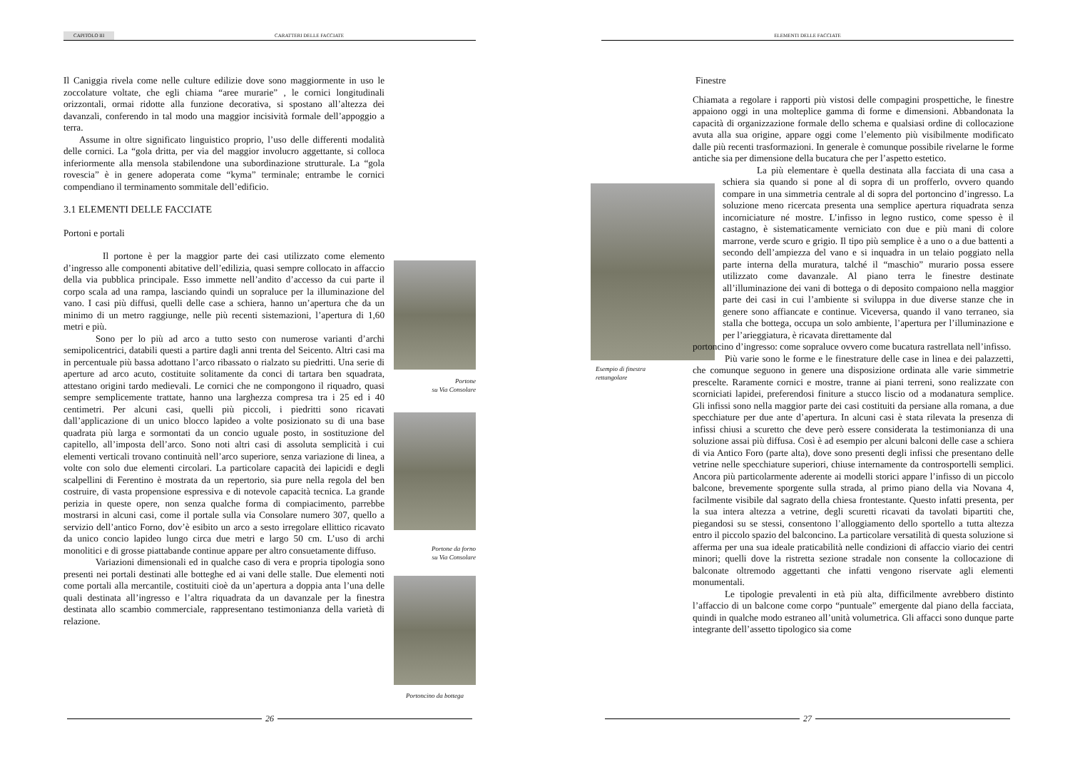CAPITOLO III CARATTERI DELLE FACCIATE
Il Caniggia rivela come nelle culture edilizie dove sono maggiormente in uso le zoccolature voltate, che egli chiama “aree murarie” , le cornici longitudinali orizzontali, ormai ridotte alla funzione decorativa, si spostano all’altezza dei davanzali, conferendo in tal modo una maggior incisività formale dell’appoggio a terra.
Assume in oltre significato linguistico proprio, l’uso delle differenti modalità delle cornici. La “gola dritta, per via del maggior involucro aggettante, si colloca inferiormente alla mensola stabilendone una subordinazione strutturale. La “gola rovescia” è in genere adoperata come “kyma” terminale; entrambe le cornici compendiano il terminamento sommitale dell’edificio.
3.1 ELEMENTI DELLE FACCIATE
Portoni e portali
Il portone è per la maggior parte dei casi utilizzato come elemento d’ingresso alle componenti abitative dell’edilizia, quasi sempre collocato in affaccio della via pubblica principale. Esso immette nell’andito d’accesso da cui parte il corpo scala ad una rampa, lasciando quindi un sopraluce per la illuminazione del vano. I casi più diffusi, quelli delle case a schiera, hanno un’apertura che da un minimo di un metro raggiunge, nelle più recenti sistemazioni, l’apertura di 1,60 metri e più.
Sono per lo più ad arco a tutto sesto con numerose varianti d’archi semipolicentrici, databili questi a partire dagli anni trenta del Seicento. Altri casi ma in percentuale più bassa adottano l’arco ribassato o rialzato su piedritti. Una serie di aperture ad arco acuto, costituite solitamente da conci di tartara ben squadrata, attestano origini tardo medievali. Le cornici che ne compongono il riquadro, quasi sempre semplicemente trattate, hanno una larghezza compresa tra i 25 ed i 40 centimetri. Per alcuni casi, quelli più piccoli, i piedritti sono ricavati dall’applicazione di un unico blocco lapideo a volte posizionato su di una base quadrata più larga e sormontati da un concio uguale posto, in sostituzione del capitello, all’imposta dell’arco. Sono noti altri casi di assoluta semplicità i cui elementi verticali trovano continuità nell’arco superiore, senza variazione di linea, a volte con solo due elementi circolari. La particolare capacità dei lapicidi e degli scalpellini di Ferentino è mostrata da un repertorio, sia pure nella regola del ben costruire, di vasta propensione espressiva e di notevole capacità tecnica. La grande perizia in queste opere, non senza qualche forma di compiacimento, parrebbe mostrarsi in alcuni casi, come il portale sulla via Consolare numero 307, quello a servizio dell’antico Forno, dov’è esibito un arco a sesto irregolare ellittico ricavato da unico concio lapideo lungo circa due metri e largo 50 cm. L’uso di archi monolitici e di grosse piattabande continue appare per altro consuetamente diffuso.
Variazioni dimensionali ed in qualche caso di vera e propria tipologia sono presenti nei portali destinati alle botteghe ed ai vani delle stalle. Due elementi noti come portali alla mercantile, costituiti cioè da un’apertura a doppia anta l’una delle quali destinata all’ingresso e l’altra riquadrata da un davanzale per la finestra destinata allo scambio commerciale, rappresentano testimonianza della varietà di relazione.
Portone
su Via Consolare
Portone da forno
su Via Consolare
Portoncino da bottega
26
ELEMENTI DELLE FACCIATE
Esempio di finestra
rettangolare
Finestre
Chiamata a regolare i rapporti più vistosi delle compagini prospettiche, le finestre appaiono oggi in una molteplice gamma di forme e dimensioni. Abbandonata la capacità di organizzazione formale dello schema e qualsiasi ordine di collocazione avuta alla sua origine, appare oggi come l’elemento più visibilmente modificato dalle più recenti trasformazioni. In generale è comunque possibile rivelarne le forme antiche sia per dimensione della bucatura che per l’aspetto estetico.
La più elementare è quella destinata alla facciata di una casa a schiera sia quando si pone al di sopra di un profferlo, ovvero quando compare in una simmetria centrale al di sopra del portoncino d’ingresso. La soluzione meno ricercata presenta una semplice apertura riquadrata senza incorniciature né mostre. L’infisso in legno rustico, come spesso è il castagno, è sistematicamente verniciato con due e più mani di colore marrone, verde scuro e grigio. Il tipo più semplice è a uno o a due battenti a secondo dell’ampiezza del vano e si inquadra in un telaio poggiato nella parte interna della muratura, talché il “maschio” murario possa essere utilizzato come davanzale. Al piano terra le finestre destinate all’illuminazione dei vani di bottega o di deposito compaiono nella maggior parte dei casi in cui l’ambiente si sviluppa in due diverse stanze che in genere sono affiancate e continue. Viceversa, quando il vano terraneo, sia stalla che bottega, occupa un solo ambiente, l’apertura per l’illuminazione e per l’arieggiatura, è ricavata direttamente dal
portoncino d’ingresso: come sopraluce ovvero come bucatura rastrellata nell’infisso.
Più varie sono le forme e le finestrature delle case in linea e dei palazzetti, che comunque seguono in genere una disposizione ordinata alle varie simmetrie prescelte. Raramente cornici e mostre, tranne ai piani terreni, sono realizzate con scorniciati lapidei, preferendosi finiture a stucco liscio od a modanatura semplice. Gli infissi sono nella maggior parte dei casi costituiti da persiane alla romana, a due specchiature per due ante d’apertura. In alcuni casi è stata rilevata la presenza di infissi chiusi a scuretto che deve però essere considerata la testimonianza di una soluzione assai più diffusa. Così è ad esempio per alcuni balconi delle case a schiera di via Antico Foro (parte alta), dove sono presenti degli infissi che presentano delle vetrine nelle specchiature superiori, chiuse internamente da controsportelli semplici. Ancora più particolarmente aderente ai modelli storici appare l’infisso di un piccolo balcone, brevemente sporgente sulla strada, al primo piano della via Novana 4, facilmente visibile dal sagrato della chiesa frontestante. Questo infatti presenta, per la sua intera altezza a vetrine, degli scuretti ricavati da tavolati bipartiti che, piegandosi su se stessi, consentono l’alloggiamento dello sportello a tutta altezza entro il piccolo spazio del balconcino. La particolare versatilità di questa soluzione si afferma per una sua ideale praticabilità nelle condizioni di affaccio viario dei centri minori; quelli dove la ristretta sezione stradale non consente la collocazione di balconate oltremodo aggettanti che infatti vengono riservate agli elementi monumentali.
Le tipologie prevalenti in età più alta, difficilmente avrebbero distinto l’affaccio di un balcone come corpo “puntuale” emergente dal piano della facciata, quindi in qualche modo estraneo all’unità volumetrica. Gli affacci sono dunque parte integrante dell’assetto tipologico sia come
27